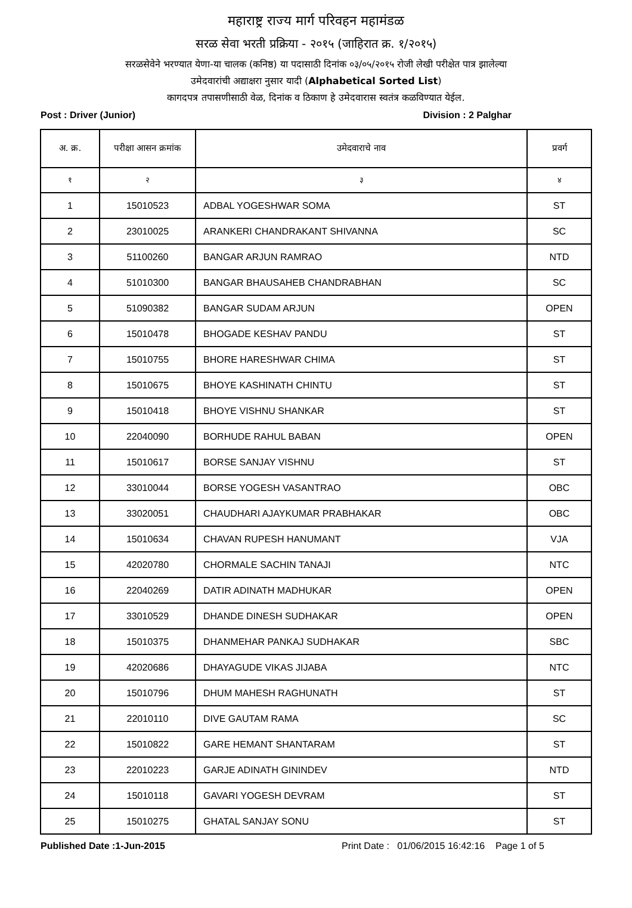महाराष्ट्र राज्य मार्ग परिवहन महामंडळ
सरळ सेवा भरती प्रक्रिया - २०१५ (जाहिरात क्र. १/२०१५)
सरळसेवेने भरण्यात येणा-या चालक (कनिष्ठ) या पदासाठी दिनांक ०३/०५/२०१५ रोजी लेखी परीक्षेत पात्र झालेल्या
उमेदवारांची अद्याक्षरा नुसार यादी (Alphabetical Sorted List)
कागदपत्र तपासणीसाठी वेळ, दिनांक व ठिकाण हे उमेदवारास स्वतंत्र कळविण्यात येईल.
Post : Driver (Junior) Division : 2 Palghar
| अ. क्र. | परीक्षा आसन क्रमांक | उमेदवाराचे नाव | प्रवर्ग |
| --- | --- | --- | --- |
| १ | २ | ३ | ४ |
| 1 | 15010523 | ADBAL YOGESHWAR SOMA | ST |
| 2 | 23010025 | ARANKERI CHANDRAKANT SHIVANNA | SC |
| 3 | 51100260 | BANGAR ARJUN RAMRAO | NTD |
| 4 | 51010300 | BANGAR BHAUSAHEB CHANDRABHAN | SC |
| 5 | 51090382 | BANGAR SUDAM ARJUN | OPEN |
| 6 | 15010478 | BHOGADE KESHAV PANDU | ST |
| 7 | 15010755 | BHORE HARESHWAR CHIMA | ST |
| 8 | 15010675 | BHOYE KASHINATH CHINTU | ST |
| 9 | 15010418 | BHOYE VISHNU SHANKAR | ST |
| 10 | 22040090 | BORHUDE RAHUL BABAN | OPEN |
| 11 | 15010617 | BORSE SANJAY VISHNU | ST |
| 12 | 33010044 | BORSE YOGESH VASANTRAO | OBC |
| 13 | 33020051 | CHAUDHARI AJAYKUMAR PRABHAKAR | OBC |
| 14 | 15010634 | CHAVAN RUPESH HANUMANT | VJA |
| 15 | 42020780 | CHORMALE SACHIN TANAJI | NTC |
| 16 | 22040269 | DATIR ADINATH MADHUKAR | OPEN |
| 17 | 33010529 | DHANDE DINESH SUDHAKAR | OPEN |
| 18 | 15010375 | DHANMEHAR PANKAJ SUDHAKAR | SBC |
| 19 | 42020686 | DHAYAGUDE VIKAS JIJABA | NTC |
| 20 | 15010796 | DHUM MAHESH RAGHUNATH | ST |
| 21 | 22010110 | DIVE GAUTAM RAMA | SC |
| 22 | 15010822 | GARE HEMANT SHANTARAM | ST |
| 23 | 22010223 | GARJE ADINATH GININDEV | NTD |
| 24 | 15010118 | GAVARI YOGESH DEVRAM | ST |
| 25 | 15010275 | GHATAL SANJAY SONU | ST |
Published Date :1-Jun-2015 Print Date : 01/06/2015 16:42:16 Page 1 of 5